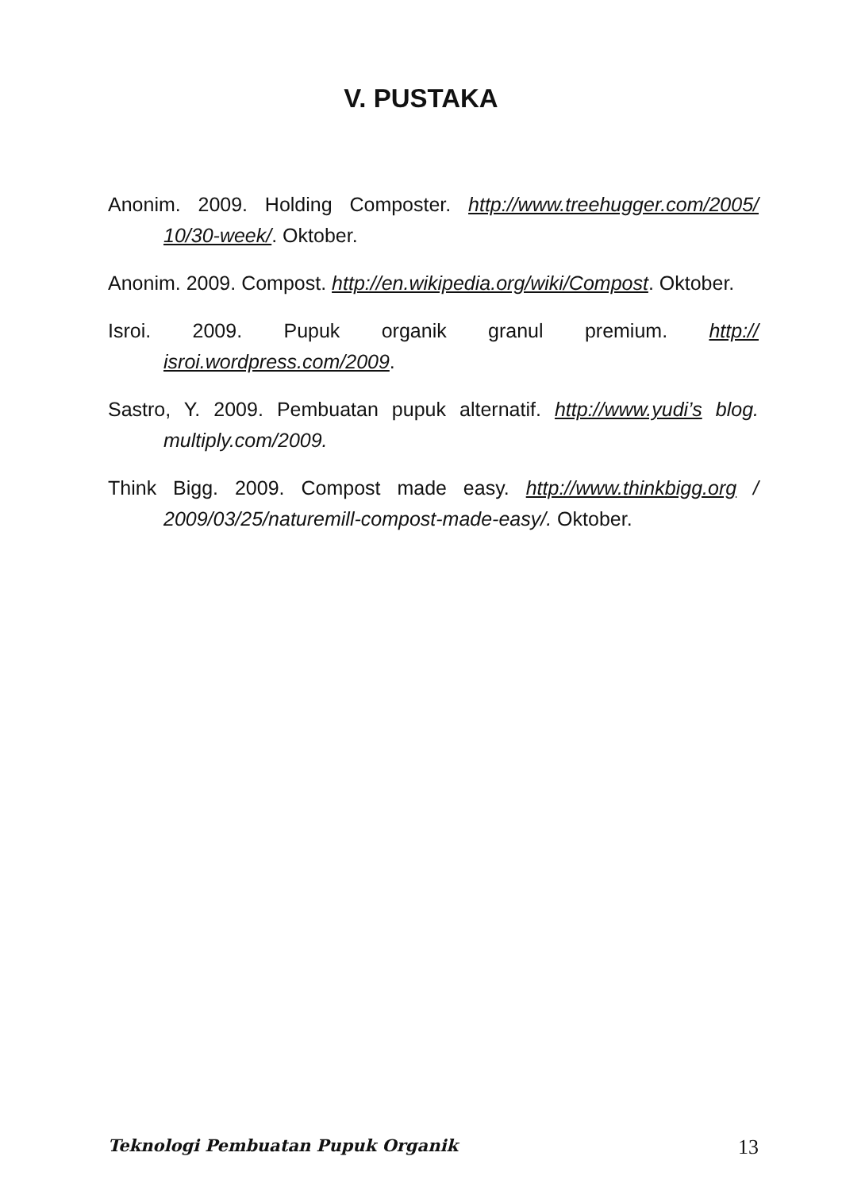V. PUSTAKA
Anonim. 2009. Holding Composter. http://www.treehugger.com/2005/ 10/30-week/. Oktober.
Anonim. 2009. Compost. http://en.wikipedia.org/wiki/Compost. Oktober.
Isroi. 2009. Pupuk organik granul premium. http:// isroi.wordpress.com/2009.
Sastro, Y. 2009. Pembuatan pupuk alternatif. http://www.yudi’s blog. multiply.com/2009.
Think Bigg. 2009. Compost made easy. http://www.thinkbigg.org / 2009/03/25/naturemill-compost-made-easy/. Oktober.
Teknologi Pembuatan Pupuk Organik 13